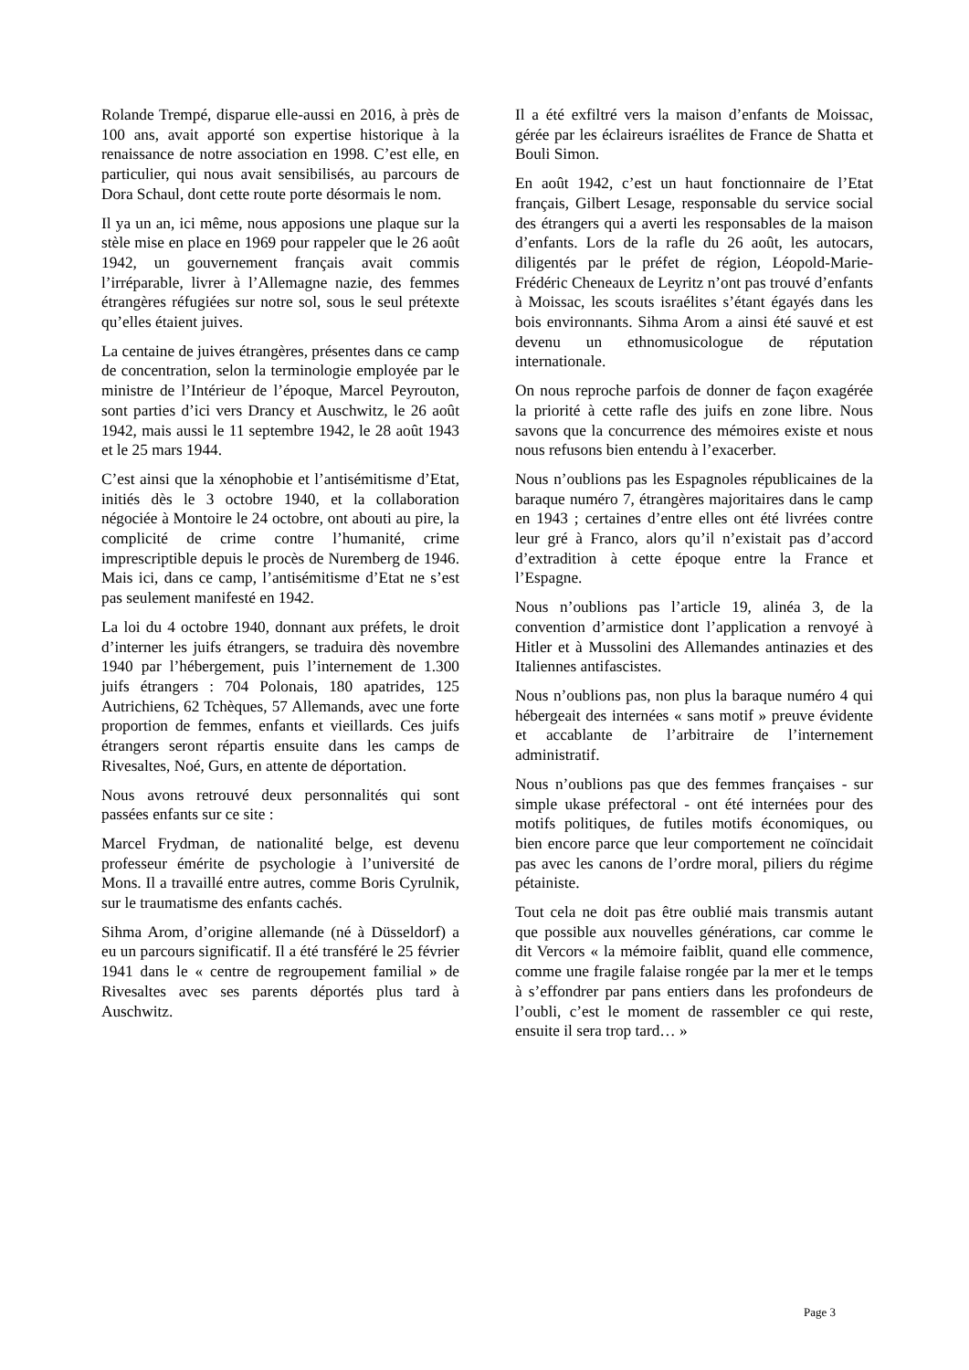Rolande Trempé, disparue elle-aussi en 2016, à près de 100 ans, avait apporté son expertise historique à la renaissance de notre association en 1998. C’est elle, en particulier, qui nous avait sensibilisés, au parcours de Dora Schaul, dont cette route porte désormais le nom.
Il ya un an, ici même, nous apposions une plaque sur la stèle mise en place en 1969 pour rappeler que le 26 août 1942, un gouvernement français avait commis l’irréparable, livrer à l’Allemagne nazie, des femmes étrangères réfugiées sur notre sol, sous le seul prétexte qu’elles étaient juives.
La centaine de juives étrangères, présentes dans ce camp de concentration, selon la terminologie employée par le ministre de l’Intérieur de l’époque, Marcel Peyrouton, sont parties d’ici vers Drancy et Auschwitz, le 26 août 1942, mais aussi le 11 septembre 1942, le 28 août 1943 et le 25 mars 1944.
C’est ainsi que la xénophobie et l’antisémitisme d’Etat, initiés dès le 3 octobre 1940, et la collaboration négociée à Montoire le 24 octobre, ont abouti au pire, la complicité de crime contre l’humanité, crime imprescriptible depuis le procès de Nuremberg de 1946. Mais ici, dans ce camp, l’antisémitisme d’Etat ne s’est pas seulement manifesté en 1942.
La loi du 4 octobre 1940, donnant aux préfets, le droit d’interner les juifs étrangers, se traduira dès novembre 1940 par l’hébergement, puis l’internement de 1.300 juifs étrangers : 704 Polonais, 180 apatrides, 125 Autrichiens, 62 Tchèques, 57 Allemands, avec une forte proportion de femmes, enfants et vieillards. Ces juifs étrangers seront répartis ensuite dans les camps de Rivesaltes, Noé, Gurs, en attente de déportation.
Nous avons retrouvé deux personnalités qui sont passées enfants sur ce site :
Marcel Frydman, de nationalité belge, est devenu professeur émérite de psychologie à l’université de Mons. Il a travaillé entre autres, comme Boris Cyrulnik, sur le traumatisme des enfants cachés.
Sihma Arom, d’origine allemande (né à Düsseldorf) a eu un parcours significatif. Il a été transféré le 25 février 1941 dans le « centre de regroupement familial » de Rivesaltes avec ses parents déportés plus tard à Auschwitz.
Il a été exfiltré vers la maison d’enfants de Moissac, gérée par les éclaireurs israélites de France de Shatta et Bouli Simon.
En août 1942, c’est un haut fonctionnaire de l’Etat français, Gilbert Lesage, responsable du service social des étrangers qui a averti les responsables de la maison d’enfants. Lors de la rafle du 26 août, les autocars, diligentés par le préfet de région, Léopold-Marie-Frédéric Cheneaux de Leyritz n’ont pas trouvé d’enfants à Moissac, les scouts israélites s’étant égayés dans les bois environnants. Sihma Arom a ainsi été sauvé et est devenu un ethnomusicologue de réputation internationale.
On nous reproche parfois de donner de façon exagérée la priorité à cette rafle des juifs en zone libre. Nous savons que la concurrence des mémoires existe et nous nous refusons bien entendu à l’exacerber.
Nous n’oublions pas les Espagnoles républicaines de la baraque numéro 7, étrangères majoritaires dans le camp en 1943 ; certaines d’entre elles ont été livrées contre leur gré à Franco, alors qu’il n’existait pas d’accord d’extradition à cette époque entre la France et l’Espagne.
Nous n’oublions pas l’article 19, alinéa 3, de la convention d’armistice dont l’application a renvoyé à Hitler et à Mussolini des Allemandes antinazies et des Italiennes antifascistes.
Nous n’oublions pas, non plus la baraque numéro 4 qui hébergeait des internées « sans motif » preuve évidente et accablante de l’arbitraire de l’internement administratif.
Nous n’oublions pas que des femmes françaises - sur simple ukase préfectoral - ont été internées pour des motifs politiques, de futiles motifs économiques, ou bien encore parce que leur comportement ne coïncidait pas avec les canons de l’ordre moral, piliers du régime pétainiste.
Tout cela ne doit pas être oublié mais transmis autant que possible aux nouvelles générations, car comme le dit Vercors « la mémoire faiblit, quand elle commence, comme une fragile falaise rongée par la mer et le temps à s’effondrer par pans entiers dans les profondeurs de l’oubli, c’est le moment de rassembler ce qui reste, ensuite il sera trop tard… »
Page 3